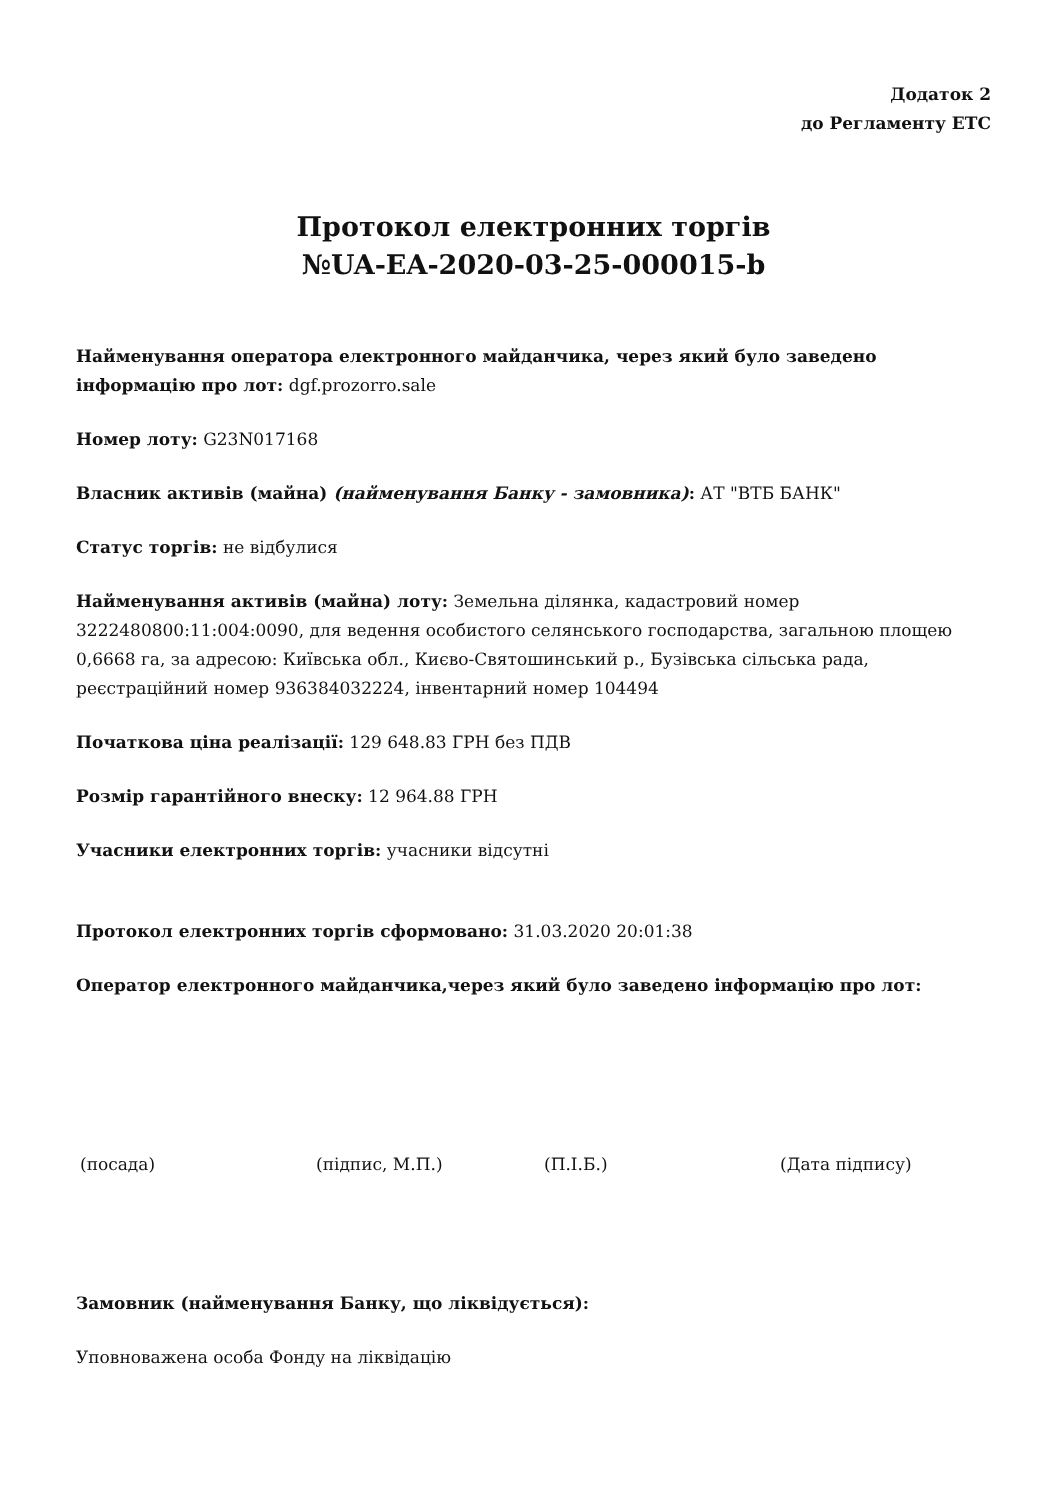Додаток 2
до Регламенту ЕТС
Протокол електронних торгів
№UA-EA-2020-03-25-000015-b
Найменування оператора електронного майданчика, через який було заведено інформацію про лот: dgf.prozorro.sale
Номер лоту: G23N017168
Власник активів (майна) (найменування Банку - замовника): АТ "ВТБ БАНК"
Статус торгів: не відбулися
Найменування активів (майна) лоту: Земельна ділянка, кадастровий номер 3222480800:11:004:0090, для ведення особистого селянського господарства, загальною площею 0,6668 га, за адресою: Київська обл., Києво-Святошинський р., Бузівська сільська рада, реєстраційний номер 936384032224, інвентарний номер 104494
Початкова ціна реалізації: 129 648.83 ГРН без ПДВ
Розмір гарантійного внеску: 12 964.88 ГРН
Учасники електронних торгів: учасники відсутні
Протокол електронних торгів сформовано: 31.03.2020 20:01:38
Оператор електронного майданчика,через який було заведено інформацію про лот:
(посада) (підпис, М.П.) (П.І.Б.) (Дата підпису)
Замовник (найменування Банку, що ліквідується):
Уповноважена особа Фонду на ліквідацію